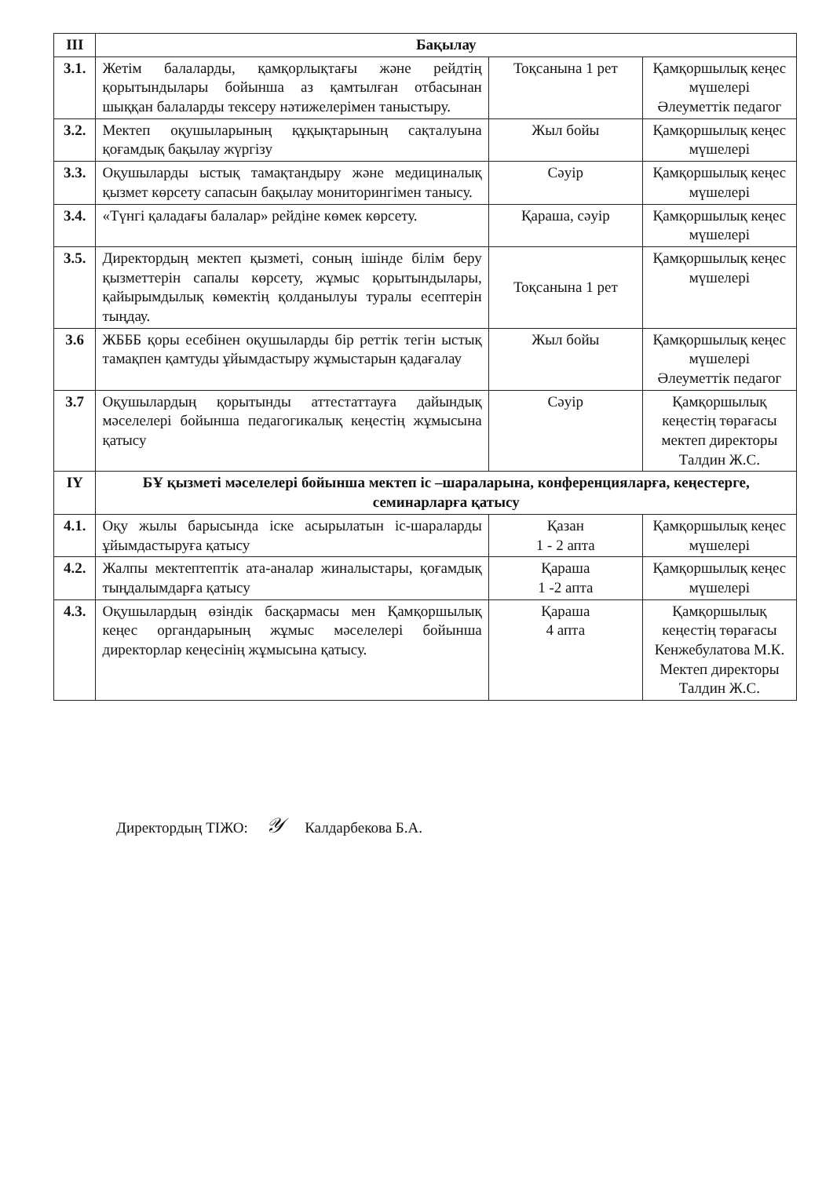| III | Бақылау | | |
| --- | --- | --- | --- |
| 3.1. | Жетім балаларды, қамқорлықтағы және рейдтің қорытындылары бойынша аз қамтылған отбасынан шыққан балаларды тексеру нәтижелерімен таныстыру. | Тоқсанына 1 рет | Қамқоршылық кеңес мүшелері Әлеуметтік педагог |
| 3.2. | Мектеп оқушыларының құқықтарының сақталуына қоғамдық бақылау жүргізу | Жыл бойы | Қамқоршылық кеңес мүшелері |
| 3.3. | Оқушыларды ыстық тамақтандыру және медициналық қызмет көрсету сапасын бақылау мониторингімен танысу. | Сәуір | Қамқоршылық кеңес мүшелері |
| 3.4. | «Түнгі қаладағы балалар» рейдіне көмек көрсету. | Қараша, сәуір | Қамқоршылық кеңес мүшелері |
| 3.5. | Директордың мектеп қызметі, соның ішінде білім беру қызметтерін сапалы көрсету, жұмыс қорытындылары, қайырымдылық көмектің қолданылуы туралы есептерін тыңдау. | Тоқсанына 1 рет | Қамқоршылық кеңес мүшелері |
| 3.6 | ЖБББ қоры есебінен оқушыларды бір реттік тегін ыстық тамақпен қамтуды ұйымдастыру жұмыстарын қадағалау | Жыл бойы | Қамқоршылық кеңес мүшелері Әлеуметтік педагог |
| 3.7 | Оқушылардың қорытынды аттестаттауға дайындық мәселелері бойынша педагогикалық кеңестің жұмысына қатысу | Сәуір | Қамқоршылық кеңестің төрағасы мектеп директоры Талдин Ж.С. |
| IY | БҰ қызметі мәселелері бойынша мектеп іс –шараларына, конференцияларға, кеңестерге, семинарларға қатысу | | |
| 4.1. | Оқу жылы барысында іске асырылатын іс-шараларды ұйымдастыруға қатысу | Қазан 1 - 2 апта | Қамқоршылық кеңес мүшелері |
| 4.2. | Жалпы мектептептік ата-аналар жиналыстары, қоғамдық тыңдалымдарға қатысу | Қараша 1 -2 апта | Қамқоршылық кеңес мүшелері |
| 4.3. | Оқушылардың өзіндік басқармасы мен Қамқоршылық кеңес органдарының жұмыс мәселелері бойынша директорлар кеңесінің жұмысына қатысу. | Қараша 4 апта | Қамқоршылық кеңестің төрағасы Кенжебулатова М.К. Мектеп директоры Талдин Ж.С. |
Директордың ТІЖО: 𝒴 Калдарбекова Б.А.